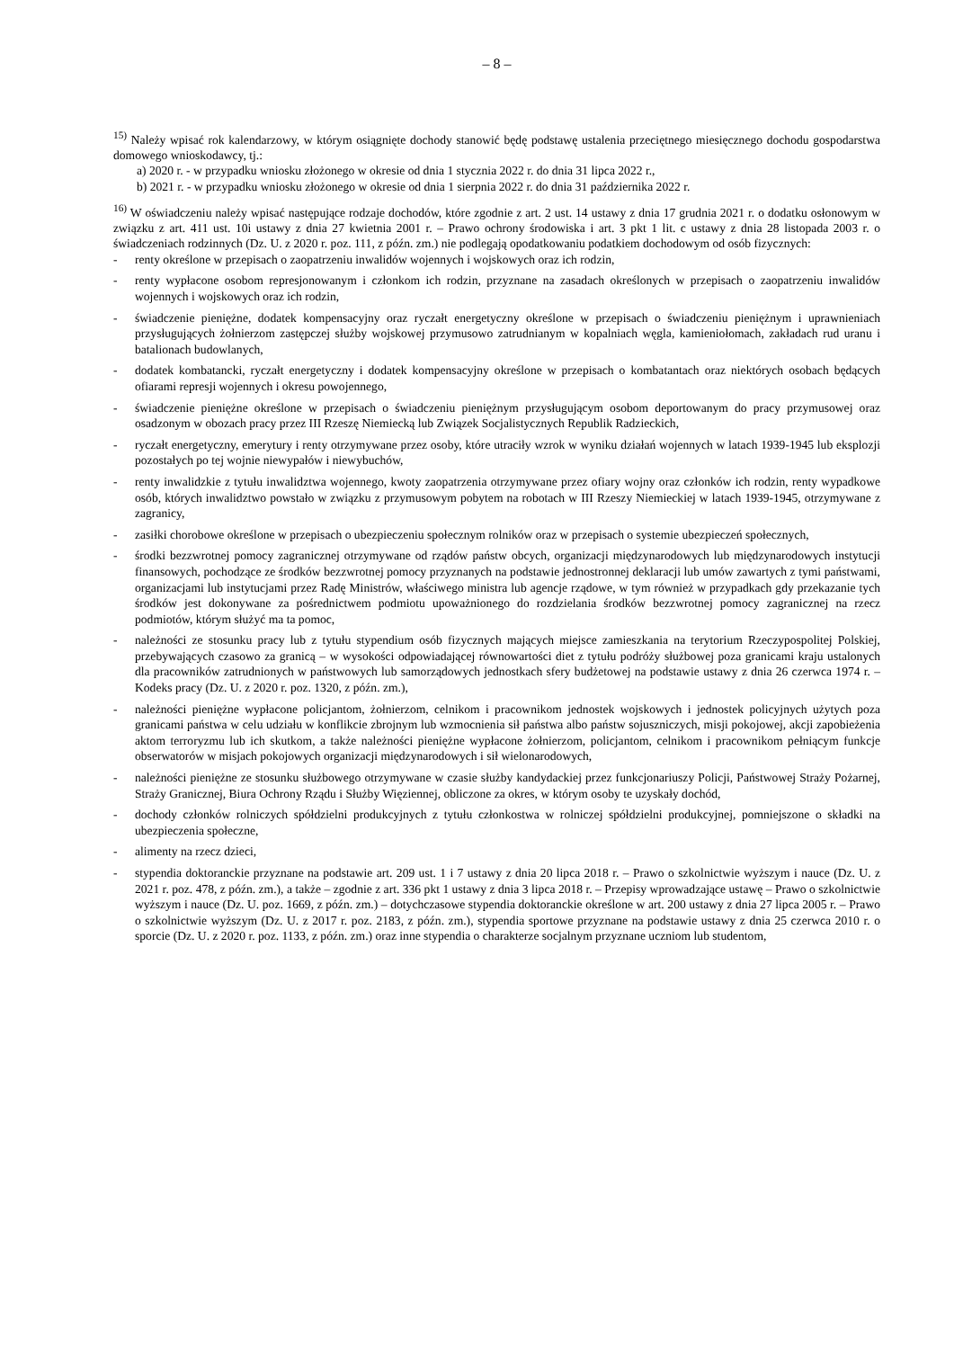– 8 –
<sup>15)</sup> Należy wpisać rok kalendarzowy, w którym osiągnięte dochody stanowić będę podstawę ustalenia przeciętnego miesięcznego dochodu gospodarstwa domowego wnioskodawcy, tj.:
a) 2020 r. - w przypadku wniosku złożonego w okresie od dnia 1 stycznia 2022 r. do dnia 31 lipca 2022 r.,
b) 2021 r. - w przypadku wniosku złożonego w okresie od dnia 1 sierpnia 2022 r. do dnia 31 października 2022 r.
<sup>16)</sup> W oświadczeniu należy wpisać następujące rodzaje dochodów, które zgodnie z art. 2 ust. 14 ustawy z dnia 17 grudnia 2021 r. o dodatku osłonowym w związku z art. 411 ust. 10i ustawy z dnia 27 kwietnia 2001 r. – Prawo ochrony środowiska i art. 3 pkt 1 lit. c ustawy z dnia 28 listopada 2003 r. o świadczeniach rodzinnych (Dz. U. z 2020 r. poz. 111, z późn. zm.) nie podlegają opodatkowaniu podatkiem dochodowym od osób fizycznych:
- renty określone w przepisach o zaopatrzeniu inwalidów wojennych i wojskowych oraz ich rodzin,
- renty wypłacone osobom represjonowanym i członkom ich rodzin, przyznane na zasadach określonych w przepisach o zaopatrzeniu inwalidów wojennych i wojskowych oraz ich rodzin,
- świadczenie pieniężne, dodatek kompensacyjny oraz ryczałt energetyczny określone w przepisach o świadczeniu pieniężnym i uprawnieniach przysługujących żołnierzom zastępczej służby wojskowej przymusowo zatrudnianym w kopalniach węgla, kamieniołomach, zakładach rud uranu i batalionach budowlanych,
- dodatek kombatancki, ryczałt energetyczny i dodatek kompensacyjny określone w przepisach o kombatantach oraz niektórych osobach będących ofiarami represji wojennych i okresu powojennego,
- świadczenie pieniężne określone w przepisach o świadczeniu pieniężnym przysługującym osobom deportowanym do pracy przymusowej oraz osadzonym w obozach pracy przez III Rzeszę Niemiecką lub Związek Socjalistycznych Republik Radzieckich,
- ryczałt energetyczny, emerytury i renty otrzymywane przez osoby, które utraciły wzrok w wyniku działań wojennych w latach 1939-1945 lub eksplozji pozostałych po tej wojnie niewypałów i niewybuchów,
- renty inwalidzkie z tytułu inwalidztwa wojennego, kwoty zaopatrzenia otrzymywane przez ofiary wojny oraz członków ich rodzin, renty wypadkowe osób, których inwalidztwo powstało w związku z przymusowym pobytem na robotach w III Rzeszy Niemieckiej w latach 1939-1945, otrzymywane z zagranicy,
- zasiłki chorobowe określone w przepisach o ubezpieczeniu społecznym rolników oraz w przepisach o systemie ubezpieczeń społecznych,
- środki bezzwrotnej pomocy zagranicznej otrzymywane od rządów państw obcych, organizacji międzynarodowych lub międzynarodowych instytucji finansowych, pochodzące ze środków bezzwrotnej pomocy przyznanych na podstawie jednostronnej deklaracji lub umów zawartych z tymi państwami, organizacjami lub instytucjami przez Radę Ministrów, właściwego ministra lub agencje rządowe, w tym również w przypadkach gdy przekazanie tych środków jest dokonywane za pośrednictwem podmiotu upoważnionego do rozdzielania środków bezzwrotnej pomocy zagranicznej na rzecz podmiotów, którym służyć ma ta pomoc,
- należności ze stosunku pracy lub z tytułu stypendium osób fizycznych mających miejsce zamieszkania na terytorium Rzeczypospolitej Polskiej, przebywających czasowo za granicą – w wysokości odpowiadającej równowartości diet z tytułu podróży służbowej poza granicami kraju ustalonych dla pracowników zatrudnionych w państwowych lub samorządowych jednostkach sfery budżetowej na podstawie ustawy z dnia 26 czerwca 1974 r. – Kodeks pracy (Dz. U. z 2020 r. poz. 1320, z późn. zm.),
- należności pieniężne wypłacone policjantom, żołnierzom, celnikom i pracownikom jednostek wojskowych i jednostek policyjnych użytych poza granicami państwa w celu udziału w konflikcie zbrojnym lub wzmocnienia sił państwa albo państw sojuszniczych, misji pokojowej, akcji zapobieżenia aktom terroryzmu lub ich skutkom, a także należności pieniężne wypłacone żołnierzom, policjantom, celnikom i pracownikom pełniącym funkcje obserwatorów w misjach pokojowych organizacji międzynarodowych i sił wielonarodowych,
- należności pieniężne ze stosunku służbowego otrzymywane w czasie służby kandydackiej przez funkcjonariuszy Policji, Państwowej Straży Pożarnej, Straży Granicznej, Biura Ochrony Rządu i Służby Więziennej, obliczone za okres, w którym osoby te uzyskały dochód,
- dochody członków rolniczych spółdzielni produkcyjnych z tytułu członkostwa w rolniczej spółdzielni produkcyjnej, pomniejszone o składki na ubezpieczenia społeczne,
- alimenty na rzecz dzieci,
- stypendia doktoranckie przyznane na podstawie art. 209 ust. 1 i 7 ustawy z dnia 20 lipca 2018 r. – Prawo o szkolnictwie wyższym i nauce (Dz. U. z 2021 r. poz. 478, z późn. zm.), a także – zgodnie z art. 336 pkt 1 ustawy z dnia 3 lipca 2018 r. – Przepisy wprowadzające ustawę – Prawo o szkolnictwie wyższym i nauce (Dz. U. poz. 1669, z późn. zm.) – dotychczasowe stypendia doktoranckie określone w art. 200 ustawy z dnia 27 lipca 2005 r. – Prawo o szkolnictwie wyższym (Dz. U. z 2017 r. poz. 2183, z późn. zm.), stypendia sportowe przyznane na podstawie ustawy z dnia 25 czerwca 2010 r. o sporcie (Dz. U. z 2020 r. poz. 1133, z późn. zm.) oraz inne stypendia o charakterze socjalnym przyznane uczniom lub studentom,